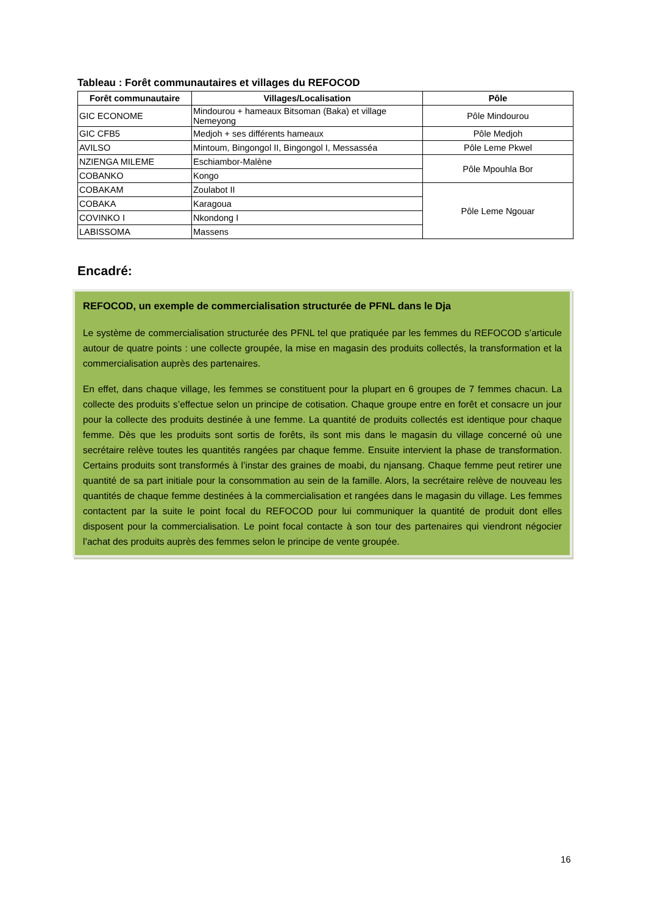Tableau : Forêt communautaires et villages du REFOCOD
| Forêt communautaire | Villages/Localisation | Pôle |
| --- | --- | --- |
| GIC ECONOME | Mindourou + hameaux Bitsoman (Baka) et village Nemeyong | Pôle Mindourou |
| GIC CFB5 | Medjoh + ses différents hameaux | Pôle Medjoh |
| AVILSO | Mintoum, Bingongol II, Bingongol I, Messasséa | Pôle Leme Pkwel |
| NZIENGA MILEME | Eschiambor-Malène | Pôle Mpouhla Bor |
| COBANKO | Kongo | |
| COBAKAM | Zoulabot II | Pôle Leme Ngouar |
| COBAKA | Karagoua | |
| COVINKO I | Nkondong I | |
| LABISSOMA | Massens | |
Encadré:
REFOCOD, un exemple de commercialisation structurée de PFNL dans le Dja
Le système de commercialisation structurée des PFNL tel que pratiquée par les femmes du REFOCOD s’articule autour de quatre points : une collecte groupée, la mise en magasin des produits collectés, la transformation et la commercialisation auprès des partenaires.
En effet, dans chaque village, les femmes se constituent pour la plupart en 6 groupes de 7 femmes chacun. La collecte des produits s’effectue selon un principe de cotisation. Chaque groupe entre en forêt et consacre un jour pour la collecte des produits destinée à une femme. La quantité de produits collectés est identique pour chaque femme. Dès que les produits sont sortis de forêts, ils sont mis dans le magasin du village concerné où une secrétaire relève toutes les quantités rangées par chaque femme. Ensuite intervient la phase de transformation. Certains produits sont transformés à l’instar des graines de moabi, du njansang. Chaque femme peut retirer une quantité de sa part initiale pour la consommation au sein de la famille. Alors, la secrétaire relève de nouveau les quantités de chaque femme destinées à la commercialisation et rangées dans le magasin du village. Les femmes contactent par la suite le point focal du REFOCOD pour lui communiquer la quantité de produit dont elles disposent pour la commercialisation. Le point focal contacte à son tour des partenaires qui viendront négocier l’achat des produits auprès des femmes selon le principe de vente groupée.
16